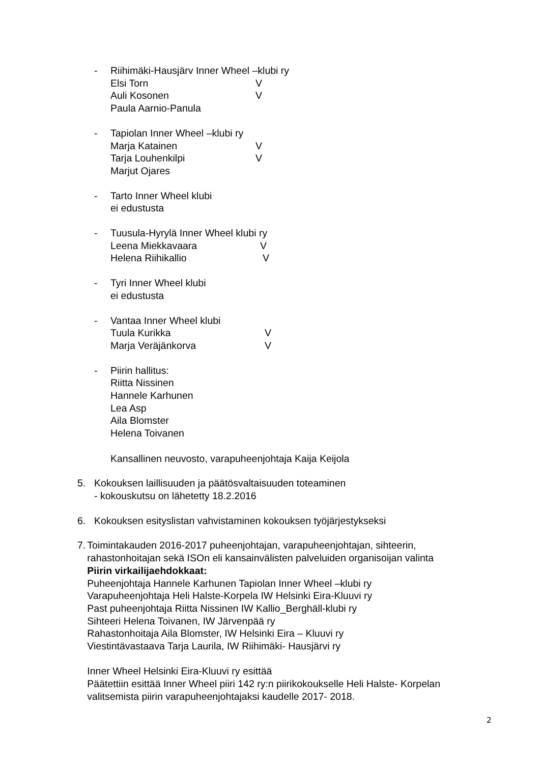- Riihimäki-Hausjärv Inner Wheel –klubi ry
Elsi Torn V
Auli Kosonen V
Paula Aarnio-Panula
- Tapiolan Inner Wheel –klubi ry
Marja Katainen V
Tarja Louhenkilpi V
Marjut Ojares
- Tarto Inner Wheel klubi
ei edustusta
- Tuusula-Hyrylä Inner Wheel klubi ry
Leena Miekkavaara V
Helena Riihikallio V
- Tyri Inner Wheel klubi
ei edustusta
- Vantaa Inner Wheel klubi
Tuula Kurikka V
Marja Veräjänkorva V
- Piirin hallitus:
Riitta Nissinen
Hannele Karhunen
Lea Asp
Aila Blomster
Helena Toivanen
Kansallinen neuvosto, varapuheenjohtaja Kaija Keijola
5. Kokouksen laillisuuden ja päätösvaltaisuuden toteaminen
- kokouskutsu on lähetetty 18.2.2016
6. Kokouksen esityslistan vahvistaminen kokouksen työjärjestykseksi
7. Toimintakauden 2016-2017 puheenjohtajan, varapuheenjohtajan, sihteerin, rahastonhoitajan sekä ISOn eli kansainvälisten palveluiden organisoijan valinta
Piirin virkailijaehdokkaat:
Puheenjohtaja Hannele Karhunen Tapiolan Inner Wheel –klubi ry
Varapuheenjohtaja Heli Halste-Korpela IW Helsinki Eira-Kluuvi ry
Past puheenjohtaja Riitta Nissinen IW Kallio_Berghäll-klubi ry
Sihteeri Helena Toivanen, IW Järvenpää ry
Rahastonhoitaja Aila Blomster, IW Helsinki Eira – Kluuvi ry
Viestintävastaava Tarja Laurila, IW Riihimäki- Hausjärvi ry
Inner Wheel Helsinki Eira-Kluuvi ry esittää
Päätettiin esittää Inner Wheel piiri 142 ry:n piirikokoukselle Heli Halste- Korpelan valitsemista piirin varapuheenjohtajaksi kaudelle 2017- 2018.
2